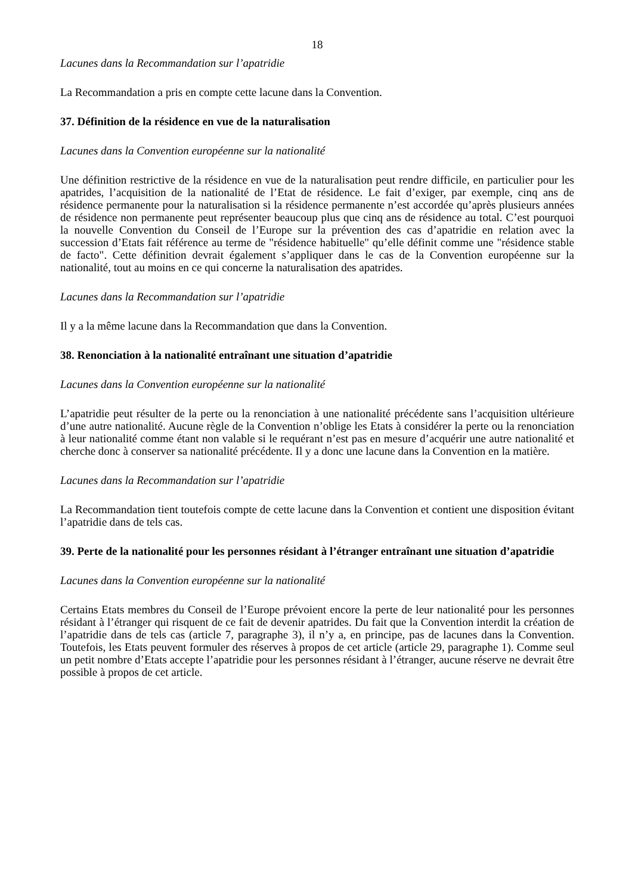18
Lacunes dans la Recommandation sur l’apatridie
La Recommandation a pris en compte cette lacune dans la Convention.
37. Définition de la résidence en vue de la naturalisation
Lacunes dans la Convention européenne sur la nationalité
Une définition restrictive de la résidence en vue de la naturalisation peut rendre difficile, en particulier pour les apatrides, l’acquisition de la nationalité de l’Etat de résidence. Le fait d’exiger, par exemple, cinq ans de résidence permanente pour la naturalisation si la résidence permanente n’est accordée qu’après plusieurs années de résidence non permanente peut représenter beaucoup plus que cinq ans de résidence au total. C’est pourquoi la nouvelle Convention du Conseil de l’Europe sur la prévention des cas d’apatridie en relation avec la succession d’Etats fait référence au terme de "résidence habituelle" qu’elle définit comme une "résidence stable de facto". Cette définition devrait également s’appliquer dans le cas de la Convention européenne sur la nationalité, tout au moins en ce qui concerne la naturalisation des apatrides.
Lacunes dans la Recommandation sur l’apatridie
Il y a la même lacune dans la Recommandation que dans la Convention.
38. Renonciation à la nationalité entraînant une situation d’apatridie
Lacunes dans la Convention européenne sur la nationalité
L’apatridie peut résulter de la perte ou la renonciation à une nationalité précédente sans l’acquisition ultérieure d’une autre nationalité. Aucune règle de la Convention n’oblige les Etats à considérer la perte ou la renonciation à leur nationalité comme étant non valable si le requérant n’est pas en mesure d’acquérir une autre nationalité et cherche donc à conserver sa nationalité précédente. Il y a donc une lacune dans la Convention en la matière.
Lacunes dans la Recommandation sur l’apatridie
La Recommandation tient toutefois compte de cette lacune dans la Convention et contient une disposition évitant l’apatridie dans de tels cas.
39. Perte de la nationalité pour les personnes résidant à l’étranger entraînant une situation d’apatridie
Lacunes dans la Convention européenne sur la nationalité
Certains Etats membres du Conseil de l’Europe prévoient encore la perte de leur nationalité pour les personnes résidant à l’étranger qui risquent de ce fait de devenir apatrides. Du fait que la Convention interdit la création de l’apatridie dans de tels cas (article 7, paragraphe 3), il n’y a, en principe, pas de lacunes dans la Convention. Toutefois, les Etats peuvent formuler des réserves à propos de cet article (article 29, paragraphe 1). Comme seul un petit nombre d’Etats accepte l’apatridie pour les personnes résidant à l’étranger, aucune réserve ne devrait être possible à propos de cet article.